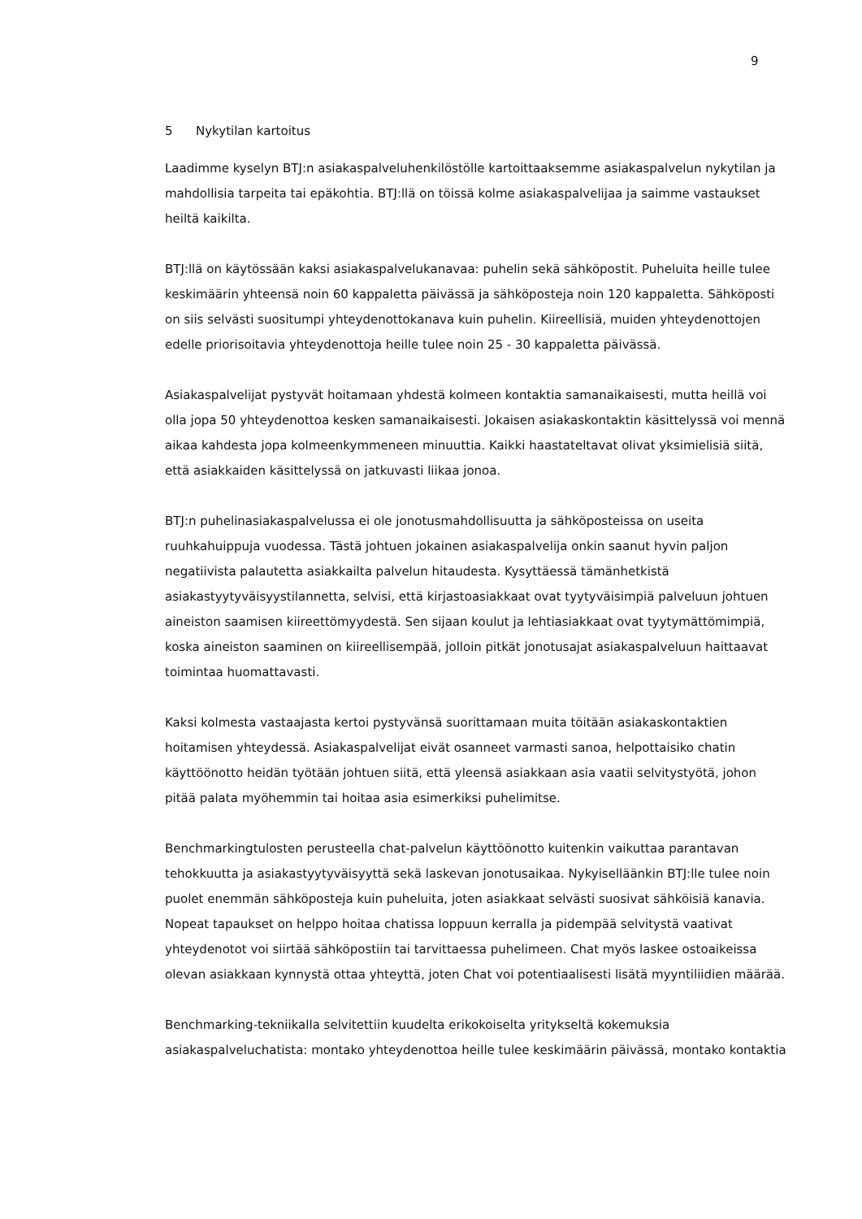9
5 Nykytilan kartoitus
Laadimme kyselyn BTJ:n asiakaspalveluhenkilöstölle kartoittaaksemme asiakaspalvelun nykytilan ja mahdollisia tarpeita tai epäkohtia. BTJ:llä on töissä kolme asiakaspalvelijaa ja saimme vastaukset heiltä kaikilta.
BTJ:llä on käytössään kaksi asiakaspalvelukanavaa: puhelin sekä sähköpostit. Puheluita heille tulee keskimäärin yhteensä noin 60 kappaletta päivässä ja sähköposteja noin 120 kappaletta. Sähköposti on siis selvästi suositumpi yhteydenottokanava kuin puhelin. Kiireellisiä, muiden yhteydenottojen edelle priorisoitavia yhteydenottoja heille tulee noin 25 - 30 kappaletta päivässä.
Asiakaspalvelijat pystyvät hoitamaan yhdestä kolmeen kontaktia samanaikaisesti, mutta heillä voi olla jopa 50 yhteydenottoa kesken samanaikaisesti. Jokaisen asiakaskontaktin käsittelyssä voi mennä aikaa kahdesta jopa kolmeenkymmeneen minuuttia. Kaikki haastateltavat olivat yksimielisiä siitä, että asiakkaiden käsittelyssä on jatkuvasti liikaa jonoa.
BTJ:n puhelinasiakaspalvelussa ei ole jonotusmahdollisuutta ja sähköposteissa on useita ruuhkahuippuja vuodessa. Tästä johtuen jokainen asiakaspalvelija onkin saanut hyvin paljon negatiivista palautetta asiakkailta palvelun hitaudesta. Kysyttäessä tämänhetkistä asiakastyytyväisyystilannetta, selvisi, että kirjastoasiakkaat ovat tyytyväisimpiä palveluun johtuen aineiston saamisen kiireettömyydestä. Sen sijaan koulut ja lehtiasiakkaat ovat tyytymättömimpiä, koska aineiston saaminen on kiireellisempää, jolloin pitkät jonotusajat asiakaspalveluun haittaavat toimintaa huomattavasti.
Kaksi kolmesta vastaajasta kertoi pystyvänsä suorittamaan muita töitään asiakaskontaktien hoitamisen yhteydessä. Asiakaspalvelijat eivät osanneet varmasti sanoa, helpottaisiko chatin käyttöönotto heidän työtään johtuen siitä, että yleensä asiakkaan asia vaatii selvitystyötä, johon pitää palata myöhemmin tai hoitaa asia esimerkiksi puhelimitse.
Benchmarkingtulosten perusteella chat-palvelun käyttöönotto kuitenkin vaikuttaa parantavan tehokkuutta ja asiakastyytyväisyyttä sekä laskevan jonotusaikaa. Nykyiselläänkin BTJ:lle tulee noin puolet enemmän sähköposteja kuin puheluita, joten asiakkaat selvästi suosivat sähköisiä kanavia. Nopeat tapaukset on helppo hoitaa chatissa loppuun kerralla ja pidempää selvitystä vaativat yhteydenotot voi siirtää sähköpostiin tai tarvittaessa puhelimeen. Chat myös laskee ostoaikeissa olevan asiakkaan kynnystä ottaa yhteyttä, joten Chat voi potentiaalisesti lisätä myyntiliidien määrää.
Benchmarking-tekniikalla selvitettiin kuudelta erikokoiselta yritykseltä kokemuksia asiakaspalveluchatista: montako yhteydenottoa heille tulee keskimäärin päivässä, montako kontaktia